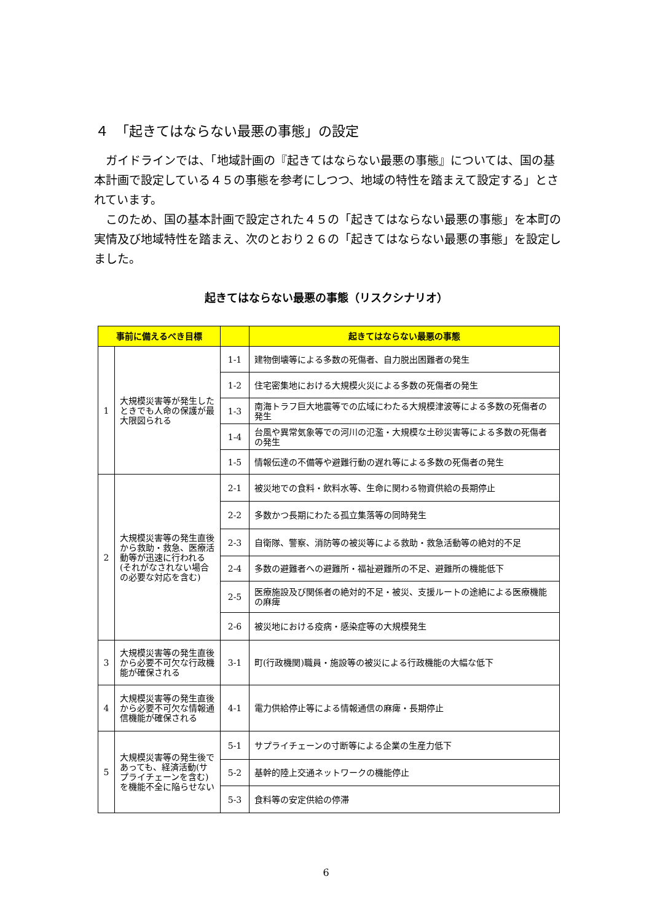４　「起きてはならない最悪の事態」の設定
ガイドラインでは、「地域計画の『起きてはならない最悪の事態』については、国の基本計画で設定している４５の事態を参考にしつつ、地域の特性を踏まえて設定する」とされています。
このため、国の基本計画で設定された４５の「起きてはならない最悪の事態」を本町の実情及び地域特性を踏まえ、次のとおり２６の「起きてはならない最悪の事態」を設定しました。
起きてはならない最悪の事態（リスクシナリオ）
| 事前に備えるべき目標 | | | 起きてはならない最悪の事態 |
| --- | --- | --- | --- |
| 1 | 大規模災害等が発生したときでも人命の保護が最大限図られる | 1-1 | 建物倒壊等による多数の死傷者、自力脱出困難者の発生 |
| | | 1-2 | 住宅密集地における大規模火災による多数の死傷者の発生 |
| | | 1-3 | 南海トラフ巨大地震等での広域にわたる大規模津波等による多数の死傷者の発生 |
| | | 1-4 | 台風や異常気象等での河川の氾濫・大規模な土砂災害等による多数の死傷者の発生 |
| | | 1-5 | 情報伝達の不備等や避難行動の遅れ等による多数の死傷者の発生 |
| 2 | 大規模災害等の発生直後から救助・救急、医療活動等が迅速に行われる (それがなされない場合の必要な対応を含む) | 2-1 | 被災地での食料・飲料水等、生命に関わる物資供給の長期停止 |
| | | 2-2 | 多数かつ長期にわたる孤立集落等の同時発生 |
| | | 2-3 | 自衛隊、警察、消防等の被災等による救助・救急活動等の絶対的不足 |
| | | 2-4 | 多数の避難者への避難所・福祉避難所の不足、避難所の機能低下 |
| | | 2-5 | 医療施設及び関係者の絶対的不足・被災、支援ルートの途絶による医療機能の麻痺 |
| | | 2-6 | 被災地における疫病・感染症等の大規模発生 |
| 3 | 大規模災害等の発生直後から必要不可欠な行政機能が確保される | 3-1 | 町(行政機関)職員・施設等の被災による行政機能の大幅な低下 |
| 4 | 大規模災害等の発生直後から必要不可欠な情報通信機能が確保される | 4-1 | 電力供給停止等による情報通信の麻痺・長期停止 |
| 5 | 大規模災害等の発生後であっても、経済活動(サプライチェーンを含む)を機能不全に陥らせない | 5-1 | サプライチェーンの寸断等による企業の生産力低下 |
| | | 5-2 | 基幹的陸上交通ネットワークの機能停止 |
| | | 5-3 | 食料等の安定供給の停滞 |
6